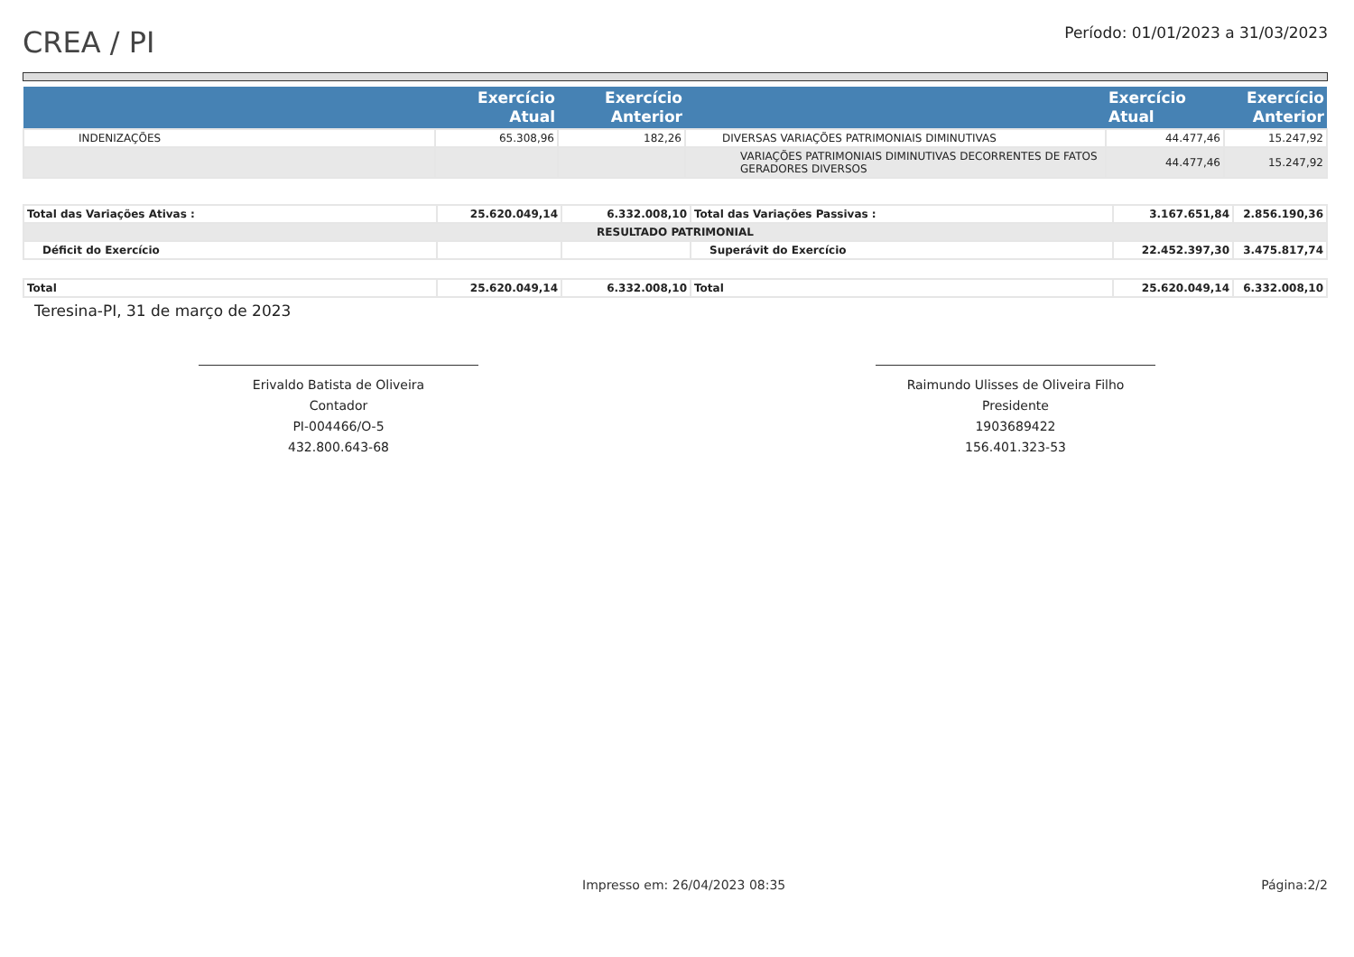CREA / PI
Período: 01/01/2023 a 31/03/2023
| | Exercício Atual | Exercício Anterior | | Exercício Atual | Exercício Anterior |
| --- | --- | --- | --- | --- | --- |
| INDENIZAÇÕES | 65.308,96 | 182,26 | DIVERSAS VARIAÇÕES PATRIMONIAIS DIMINUTIVAS | 44.477,46 | 15.247,92 |
| | | | VARIAÇÕES PATRIMONIAIS DIMINUTIVAS DECORRENTES DE FATOS GERADORES DIVERSOS | 44.477,46 | 15.247,92 |
| Total das Variações Ativas : | 25.620.049,14 | 6.332.008,10 | Total das Variações Passivas : | 3.167.651,84 | 2.856.190,36 |
| RESULTADO PATRIMONIAL | | | | | |
| Déficit do Exercício | | | Superávit do Exercício | 22.452.397,30 | 3.475.817,74 |
| Total | 25.620.049,14 | 6.332.008,10 | Total | 25.620.049,14 | 6.332.008,10 |
Teresina-PI, 31 de março de 2023
Erivaldo Batista de Oliveira
Contador
PI-004466/O-5
432.800.643-68
Raimundo Ulisses de Oliveira Filho
Presidente
1903689422
156.401.323-53
Impresso em: 26/04/2023 08:35 Página:2/2